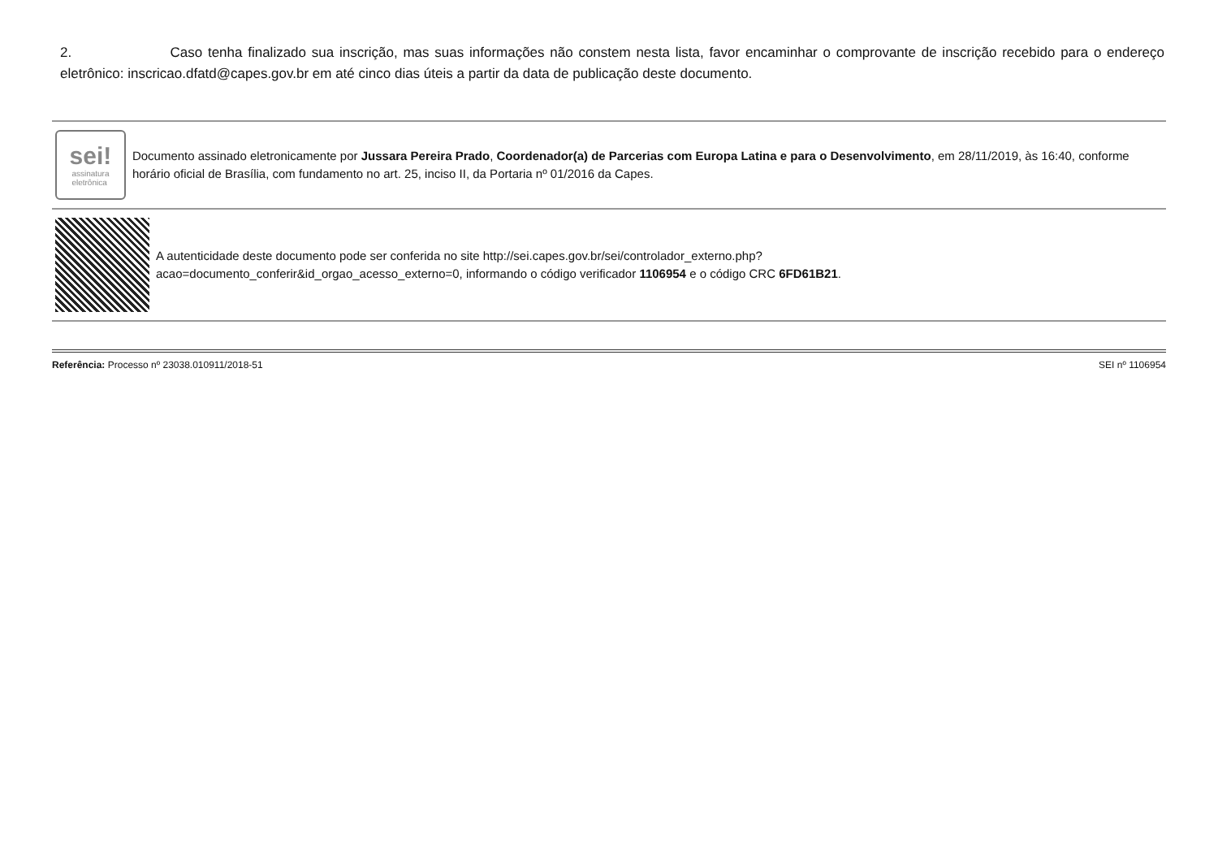2. Caso tenha finalizado sua inscrição, mas suas informações não constem nesta lista, favor encaminhar o comprovante de inscrição recebido para o endereço eletrônico: inscricao.dfatd@capes.gov.br em até cinco dias úteis a partir da data de publicação deste documento.
sei!
assinatura
eletrônica
Documento assinado eletronicamente por Jussara Pereira Prado, Coordenador(a) de Parcerias com Europa Latina e para o Desenvolvimento, em 28/11/2019, às 16:40, conforme horário oficial de Brasília, com fundamento no art. 25, inciso II, da Portaria nº 01/2016 da Capes.
A autenticidade deste documento pode ser conferida no site http://sei.capes.gov.br/sei/controlador_externo.php?
acao=documento_conferir&id_orgao_acesso_externo=0, informando o código verificador 1106954 e o código CRC 6FD61B21.
Referência: Processo nº 23038.010911/2018-51 SEI nº 1106954